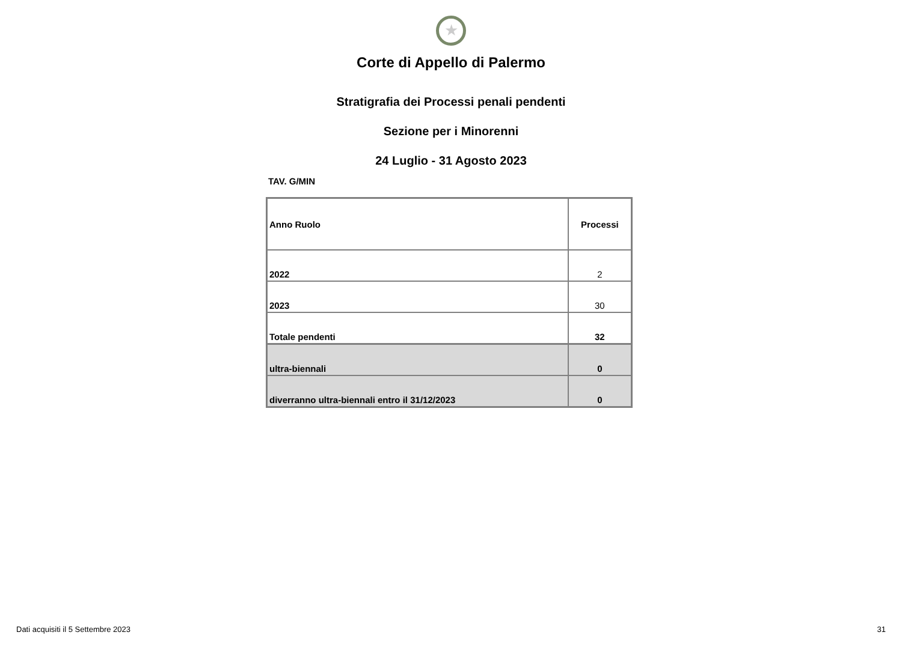★
Corte di Appello di Palermo
Stratigrafia dei Processi penali pendenti
Sezione per i Minorenni
24 Luglio - 31 Agosto 2023
TAV. G/MIN
| Anno Ruolo | Processi |
| --- | --- |
| 2022 | 2 |
| 2023 | 30 |
| Totale pendenti | 32 |
| ultra-biennali | 0 |
| diverranno ultra-biennali entro il 31/12/2023 | 0 |
Dati acquisiti il 5 Settembre 2023 31